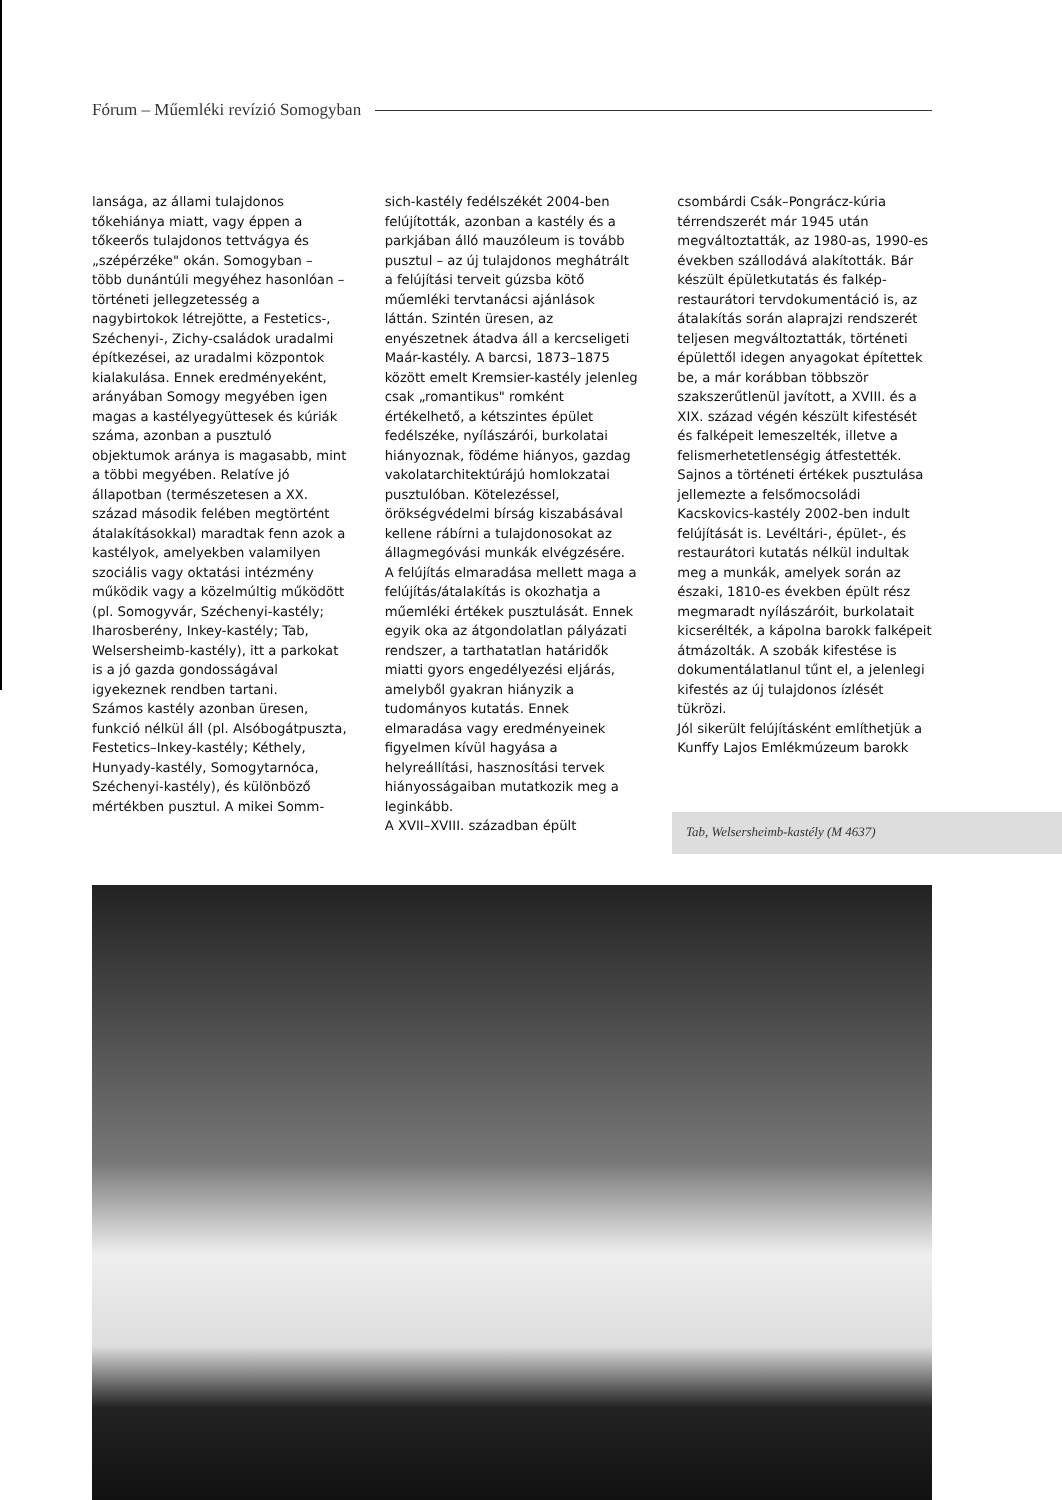Fórum – Műemléki revízió Somogyban
lansága, az állami tulajdonos tőkehiánya miatt, vagy éppen a tőkeerős tulajdonos tettvágya és „szépérzéke" okán. Somogyban – több dunántúli megyéhez hasonlóan – történeti jellegzetesség a nagybirtokok létrejötte, a Festetics-, Széchenyi-, Zichy-családok uradalmi építkezései, az uradalmi központok kialakulása. Ennek eredményeként, arányában Somogy megyében igen magas a kastélyegyüttesek és kúriák száma, azonban a pusztuló objektumok aránya is magasabb, mint a többi megyében. Relatíve jó állapotban (természetesen a XX. század második felében megtörtént átalakításokkal) maradtak fenn azok a kastélyok, amelyekben valamilyen szociális vagy oktatási intézmény működik vagy a közelmúltig működött (pl. Somogyvár, Széchenyi-kastély; Iharosberény, Inkey-kastély; Tab, Welsersheimb-kastély), itt a parkokat is a jó gazda gondosságával igyekeznek rendben tartani.
Számos kastély azonban üresen, funkció nélkül áll (pl. Alsóbogátpuszta, Festetics–Inkey-kastély; Kéthely, Hunyady-kastély, Somogytarnóca, Széchenyi-kastély), és különböző mértékben pusztul. A mikei Somm-
sich-kastély fedélszékét 2004-ben felújították, azonban a kastély és a parkjában álló mauzóleum is tovább pusztul – az új tulajdonos meghátrált a felújítási terveit gúzsba kötő műemléki tervtanácsi ajánlások láttán. Szintén üresen, az enyészetnek átadva áll a kercseligeti Maár-kastély. A barcsi, 1873–1875 között emelt Kremsier-kastély jelenleg csak „romantikus" romként értékelhető, a kétszintes épület fedélszéke, nyílászárói, burkolatai hiányoznak, födéme hiányos, gazdag vakolatarchitektúrájú homlokzatai pusztulóban. Kötelezéssel, örökségvédelmi bírság kiszabásával kellene rábírni a tulajdonosokat az állagmegóvási munkák elvégzésére.
A felújítás elmaradása mellett maga a felújítás/átalakítás is okozhatja a műemléki értékek pusztulását. Ennek egyik oka az átgondolatlan pályázati rendszer, a tarthatatlan határidők miatti gyors engedélyezési eljárás, amelyből gyakran hiányzik a tudományos kutatás. Ennek elmaradása vagy eredményeinek figyelmen kívül hagyása a helyreállítási, hasznosítási tervek hiányosságaiban mutatkozik meg a leginkább.
A XVII–XVIII. században épült
csombárdi Csák–Pongrácz-kúria térrendszerét már 1945 után megváltoztatták, az 1980-as, 1990-es években szállodává alakították. Bár készült épületkutatás és falkép-restaurátori tervdokumentáció is, az átalakítás során alaprajzi rendszerét teljesen megváltoztatták, történeti épülettől idegen anyagokat építettek be, a már korábban többször szakszerűtlenül javított, a XVIII. és a XIX. század végén készült kifestését és falképeit lemeszelték, illetve a felismerhetetlenségig átfestették. Sajnos a történeti értékek pusztulása jellemezte a felsőmocsoládi Kacskovics-kastély 2002-ben indult felújítását is. Levéltári-, épület-, és restaurátori kutatás nélkül indultak meg a munkák, amelyek során az északi, 1810-es években épült rész megmaradt nyílászáróit, burkolatait kicserélték, a kápolna barokk falképeit átmázolták. A szobák kifestése is dokumentálatlanul tűnt el, a jelenlegi kifestés az új tulajdonos ízlését tükrözi.
Jól sikerült felújításként említhetjük a Kunffy Lajos Emlékmúzeum barokk
Tab, Welsersheimb-kastély (M 4637)